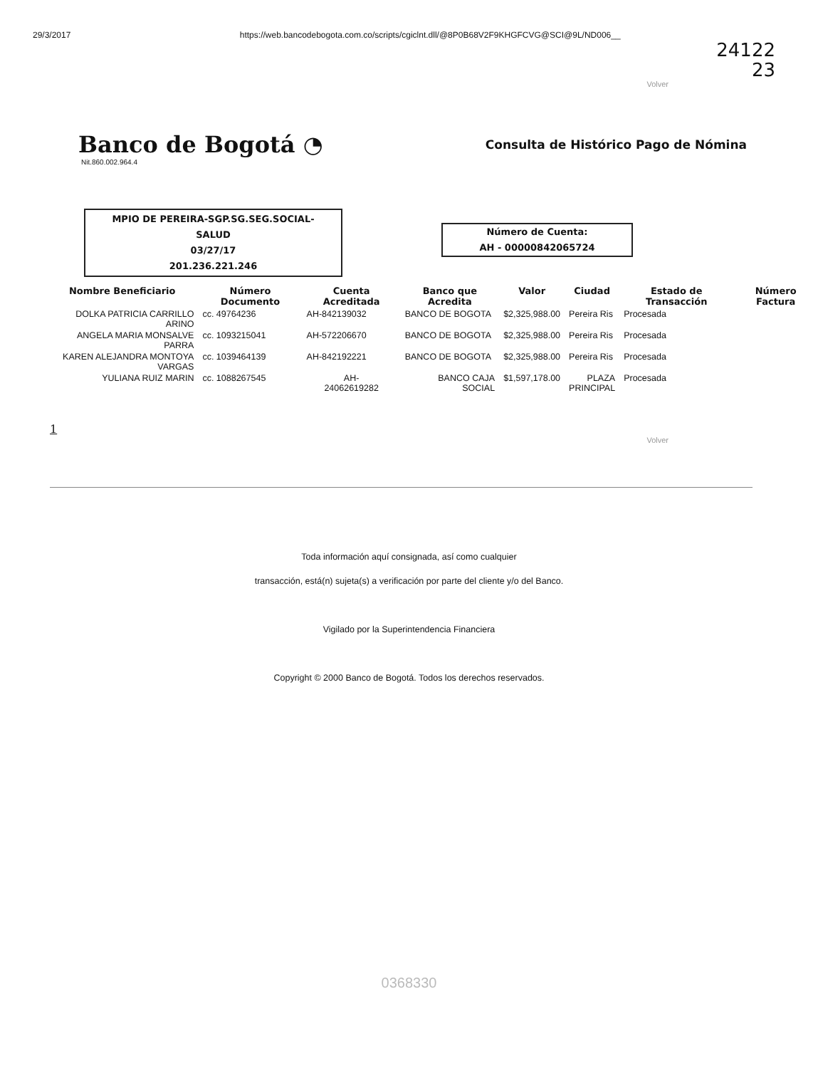29/3/2017 https://web.bancodebogota.com.co/scripts/cgiclnt.dll/@8P0B68V2F9KHGFCVG@SCI@9L/ND006__
24122
23
Volver
Banco de Bogotá ◔
Nit.860.002.964.4
Consulta de Histórico Pago de Nómina
MPIO DE PEREIRA-SGP.SG.SEG.SOCIAL-
SALUD
03/27/17
201.236.221.246
Número de Cuenta:
AH - 00000842065724
| Nombre Beneficiario | Número Documento | Cuenta Acreditada | Banco que Acredita | Valor | Ciudad | Estado de Transacción | Número Factura |
| --- | --- | --- | --- | --- | --- | --- | --- |
| DOLKA PATRICIA CARRILLO ARINO | cc. 49764236 | AH-842139032 | BANCO DE BOGOTA | $2,325,988.00 | Pereira Ris | Procesada | |
| ANGELA MARIA MONSALVE PARRA | cc. 1093215041 | AH-572206670 | BANCO DE BOGOTA | $2,325,988.00 | Pereira Ris | Procesada | |
| KAREN ALEJANDRA MONTOYA VARGAS | cc. 1039464139 | AH-842192221 | BANCO DE BOGOTA | $2,325,988.00 | Pereira Ris | Procesada | |
| YULIANA RUIZ MARIN | cc. 1088267545 | AH- 24062619282 | BANCO CAJA SOCIAL | $1,597,178.00 | PLAZA PRINCIPAL | Procesada | |
1
Volver
Toda información aquí consignada, así como cualquier
transacción, está(n) sujeta(s) a verificación por parte del cliente y/o del Banco.
Vigilado por la Superintendencia Financiera
Copyright © 2000 Banco de Bogotá. Todos los derechos reservados.
0368330